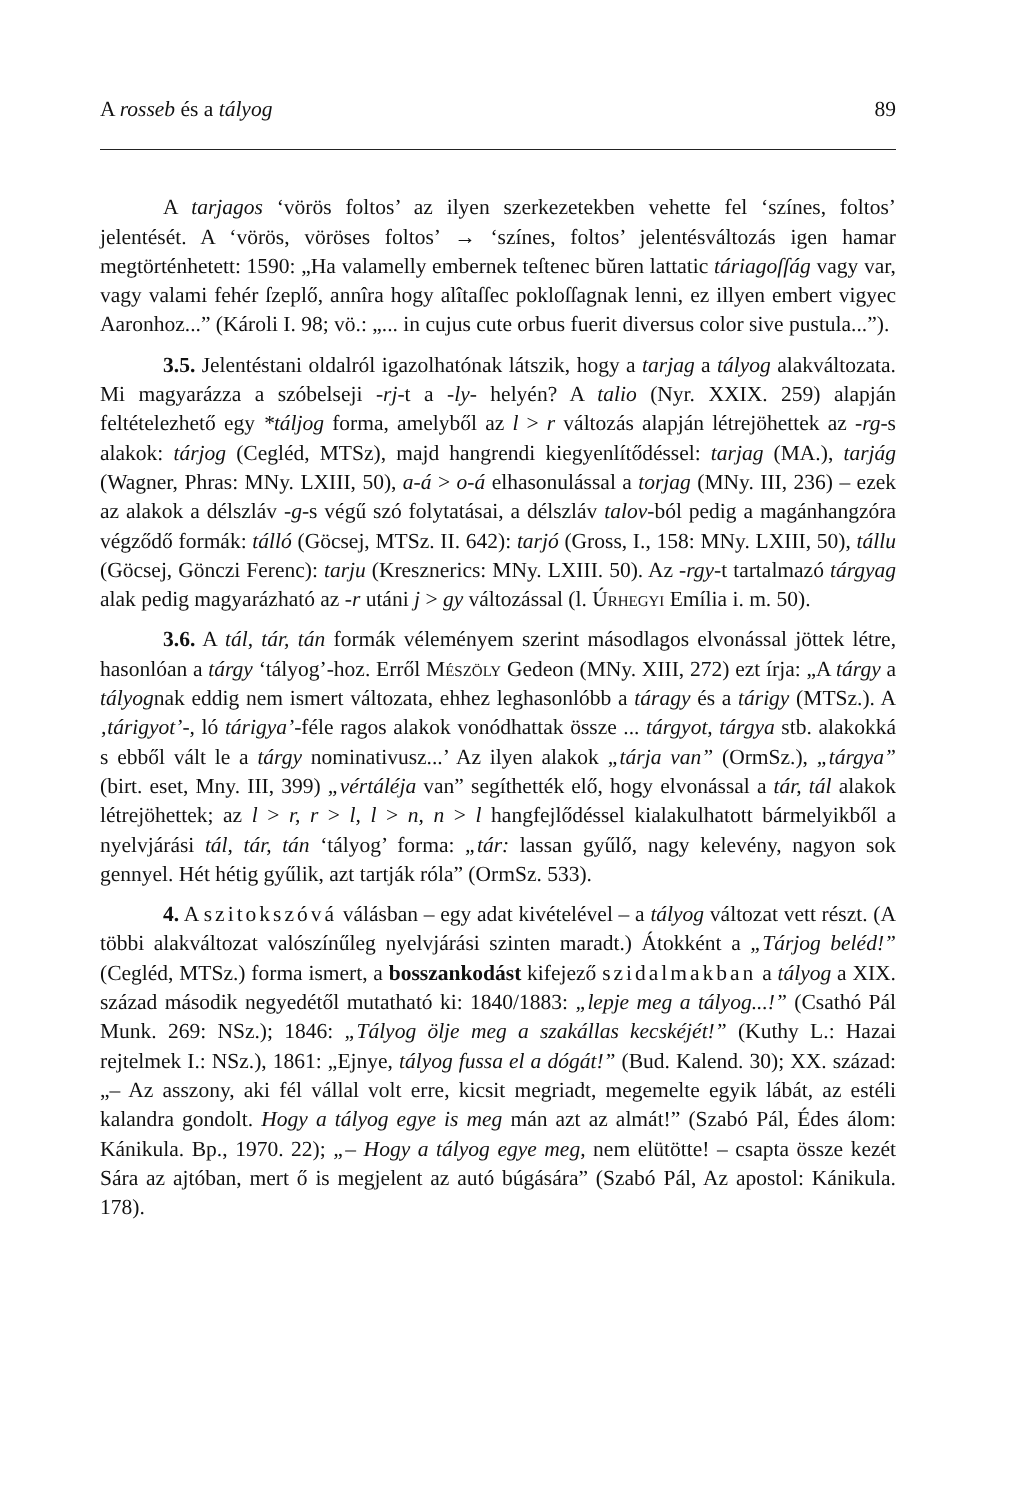A rosseb és a tályog 89
A tarjagos ‘vörös foltos’ az ilyen szerkezetekben vehette fel ‘színes, foltos’ jelentését. A ‘vörös, vöröses foltos’ → ‘színes, foltos’ jelentésváltozás igen hamar megtörténhetett: 1590: „Ha valamelly embernek teſtenec bŭren lattatic táriagoſſág vagy var, vagy valami fehér ſzeplő, annîra hogy alîtaſſec pokloſſagnak lenni, ez illyen embert vigyec Aaronhoz...” (Károli I. 98; vö.: „... in cujus cute orbus fuerit diversus color sive pustula...”).
3.5. Jelentéstani oldalról igazolhatónak látszik, hogy a tarjag a tályog alakváltozata. Mi magyarázza a szóbelseji -rj-t a -ly- helyén? A talio (Nyr. XXIX. 259) alapján feltételezhető egy *táljog forma, amelyből az l > r változás alapján létrejöhettek az -rg-s alakok: tárjog (Cegléd, MTSz), majd hangrendi kiegyenlítődéssel: tarjag (MA.), tarjág (Wagner, Phras: MNy. LXIII, 50), a-á > o-á elhasonulással a torjag (MNy. III, 236) – ezek az alakok a délszláv -g-s végű szó folytatásai, a délszláv talov-ból pedig a magánhangzóra végződő formák: tálló (Göcsej, MTSz. II. 642): tarjó (Gross, I., 158: MNy. LXIII, 50), tállu (Göcsej, Gönczi Ferenc): tarju (Kresznerics: MNy. LXIII. 50). Az -rgy-t tartalmazó tárgyag alak pedig magyarázható az -r utáni j > gy változással (l. Úrhegyi Emília i. m. 50).
3.6. A tál, tár, tán formák véleményem szerint másodlagos elvonással jöttek létre, hasonlóan a tárgy ‘tályog’-hoz. Erről Mészöly Gedeon (MNy. XIII, 272) ezt írja: „A tárgy a tályognak eddig nem ismert változata, ehhez leghasonlóbb a táragy és a tárigy (MTSz.). A ‚tárigyot’-, ló tárigya’-féle ragos alakok vonódhattak össze ... tárgyot, tárgya stb. alakokká s ebből vált le a tárgy nominativusz...’ Az ilyen alakok „tárja van” (OrmSz.), „tárgya” (birt. eset, Mny. III, 399) „vértáléja van” segíthették elő, hogy elvonással a tár, tál alakok létrejöhettek; az l > r, r > l, l > n, n > l hangfejlődéssel kialakulhatott bármelyikből a nyelvjárási tál, tár, tán ‘tályog’ forma: „tár: lassan gyűlő, nagy kelevény, nagyon sok gennyel. Hét hétig gyűlik, azt tartják róla” (OrmSz. 533).
4. A szitokszóvá válásban – egy adat kivételével – a tályog változat vett részt. (A többi alakváltozat valószínűleg nyelvjárási szinten maradt.) Átokként a „Tárjog beléd!” (Cegléd, MTSz.) forma ismert, a bosszankodást kifejező szidalmakban a tályog a XIX. század második negyedétől mutatható ki: 1840/1883: „lepje meg a tályog...!” (Csathó Pál Munk. 269: NSz.); 1846: „Tályog ölje meg a szakállas kecskéjét!” (Kuthy L.: Hazai rejtelmek I.: NSz.), 1861: „Ejnye, tályog fussa el a dógát!” (Bud. Kalend. 30); XX. század: „– Az asszony, aki fél vállal volt erre, kicsit megriadt, megemelte egyik lábát, az estéli kalandra gondolt. Hogy a tályog egye is meg mán azt az almát!” (Szabó Pál, Édes álom: Kánikula. Bp., 1970. 22); „– Hogy a tályog egye meg, nem elütötte! – csapta össze kezét Sára az ajtóban, mert ő is megjelent az autó búgására” (Szabó Pál, Az apostol: Kánikula. 178).